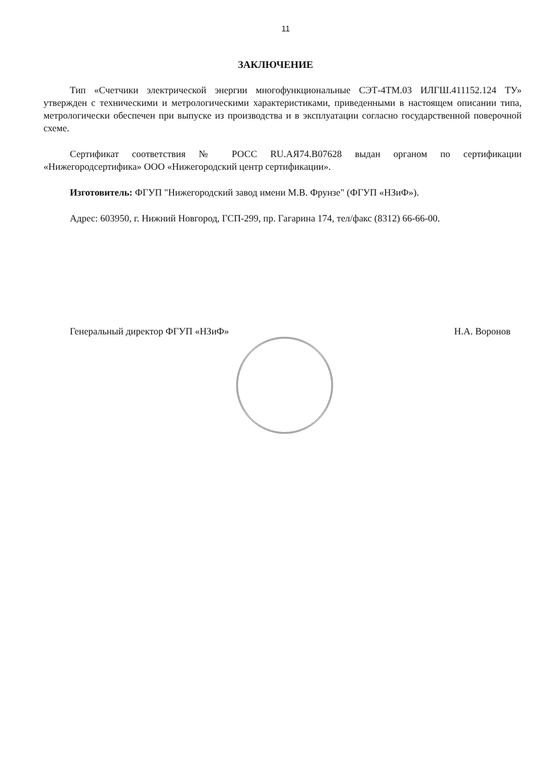11
ЗАКЛЮЧЕНИЕ
Тип «Счетчики электрической энергии многофункциональные СЭТ-4ТМ.03 ИЛГШ.411152.124 ТУ» утвержден с техническими и метрологическими характеристиками, приведенными в настоящем описании типа, метрологически обеспечен при выпуске из производства и в эксплуатации согласно государственной поверочной схеме.
Сертификат соответствия № РОСС RU.АЯ74.В07628 выдан органом по сертификации «Нижегородсертифика» ООО «Нижегородский центр сертификации».
Изготовитель: ФГУП "Нижегородский завод имени М.В. Фрунзе" (ФГУП «НЗиФ»).
Адрес: 603950, г. Нижний Новгород, ГСП-299, пр. Гагарина 174, тел/факс (8312) 66-66-00.
Генеральный директор ФГУП «НЗиФ» Н.А. Воронов